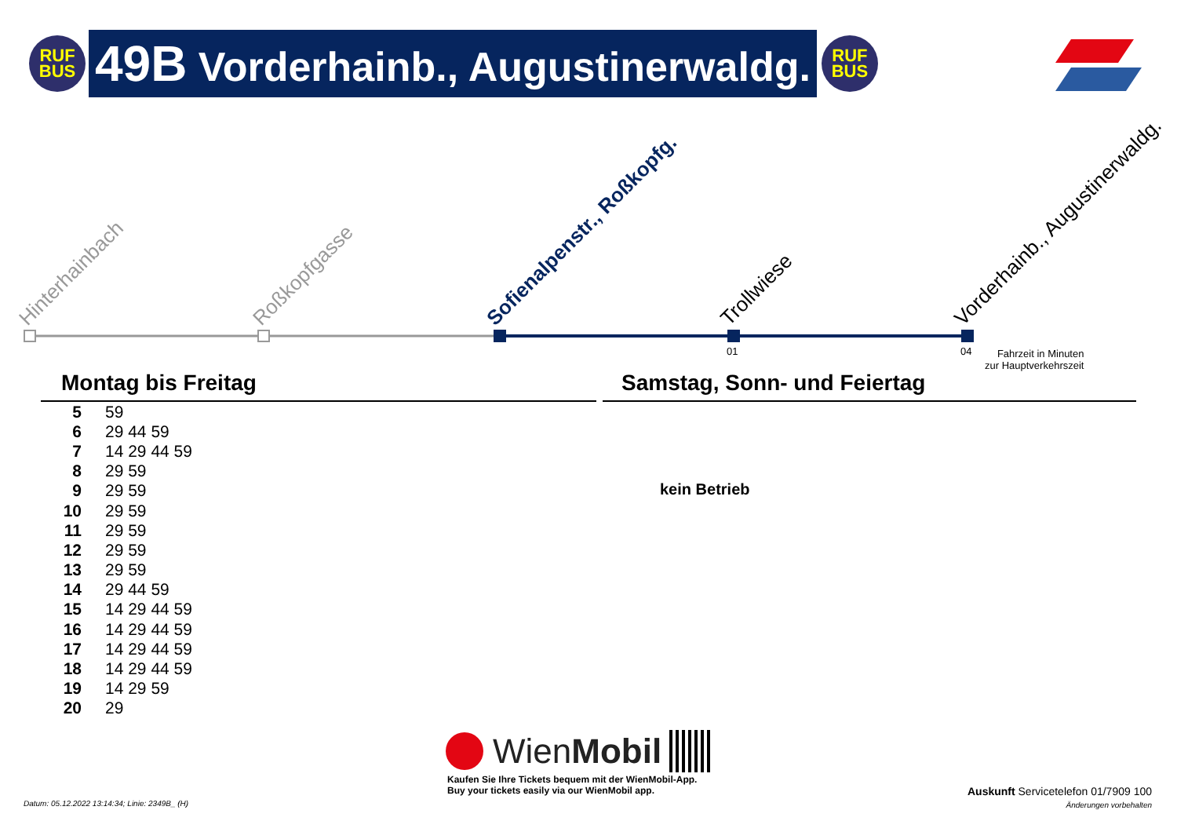RUF
BUS
49B Vorderhainb., Augustinerwaldg.
RUF
BUS
Hinterhainbach Roßkopfgasse Sofienalpenstr., Roßkopfg. Trollwiese Vorderhainb., Augustinerwaldg.
01 04
Fahrzeit in Minuten
zur Hauptverkehrszeit
Montag bis Freitag Samstag, Sonn- und Feiertag
| 5 | 59 |
| 6 | 29 44 59 |
| 7 | 14 29 44 59 |
| 8 | 29 59 |
| 9 | 29 59 |
| 10 | 29 59 |
| 11 | 29 59 |
| 12 | 29 59 |
| 13 | 29 59 |
| 14 | 29 44 59 |
| 15 | 14 29 44 59 |
| 16 | 14 29 44 59 |
| 17 | 14 29 44 59 |
| 18 | 14 29 44 59 |
| 19 | 14 29 59 |
| 20 | 29 |
kein Betrieb
WienMobil
Kaufen Sie Ihre Tickets bequem mit der WienMobil-App.
Buy your tickets easily via our WienMobil app.
Datum: 05.12.2022 13:14:34; Linie: 2349B_ (H)
Auskunft Servicetelefon 01/7909 100
Änderungen vorbehalten